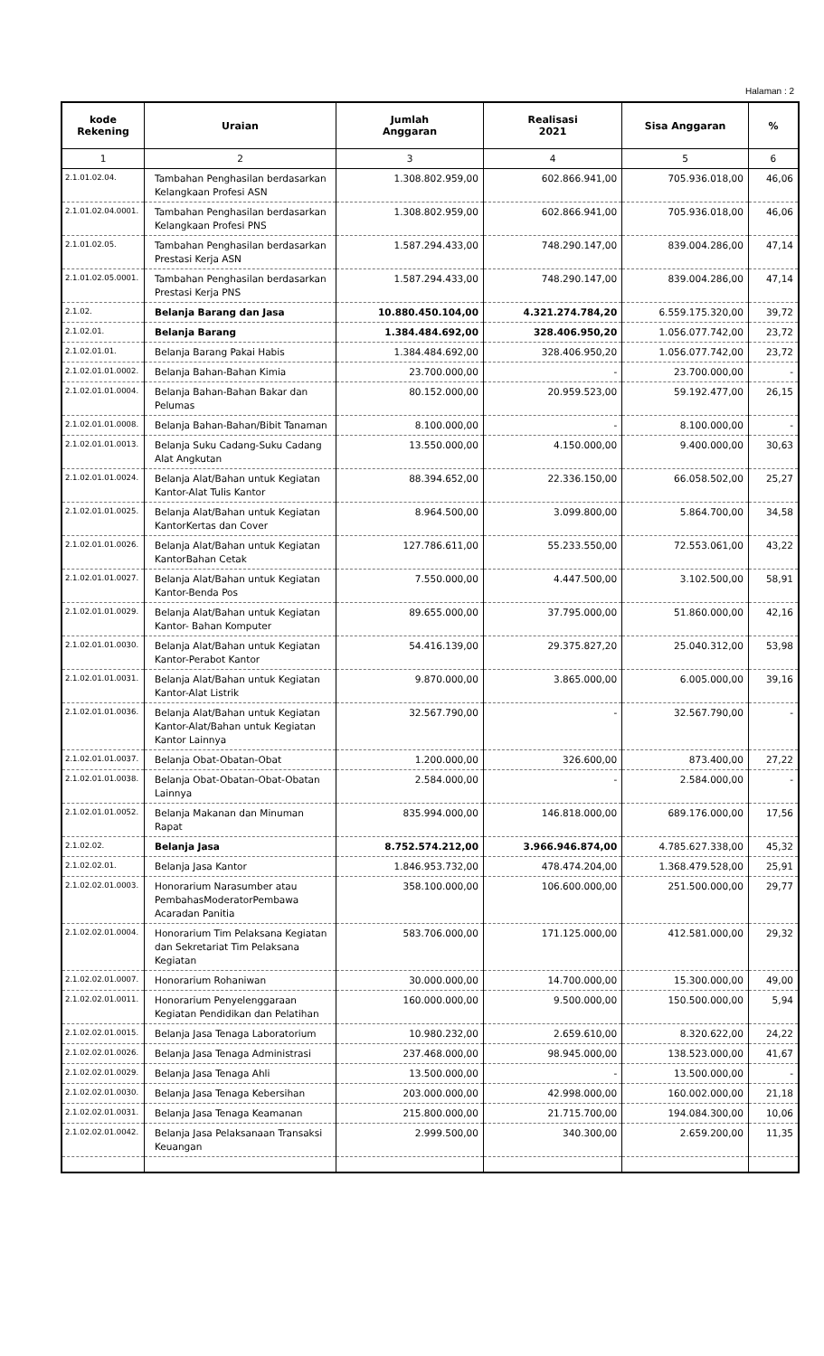Halaman : 2
| kode Rekening | Uraian | Jumlah Anggaran | Realisasi 2021 | Sisa Anggaran | % |
| --- | --- | --- | --- | --- | --- |
| 1 | 2 | 3 | 4 | 5 | 6 |
| 2.1.01.02.04. | Tambahan Penghasilan berdasarkan Kelangkaan Profesi ASN | 1.308.802.959,00 | 602.866.941,00 | 705.936.018,00 | 46,06 |
| 2.1.01.02.04.0001. | Tambahan Penghasilan berdasarkan Kelangkaan Profesi PNS | 1.308.802.959,00 | 602.866.941,00 | 705.936.018,00 | 46,06 |
| 2.1.01.02.05. | Tambahan Penghasilan berdasarkan Prestasi Kerja ASN | 1.587.294.433,00 | 748.290.147,00 | 839.004.286,00 | 47,14 |
| 2.1.01.02.05.0001. | Tambahan Penghasilan berdasarkan Prestasi Kerja PNS | 1.587.294.433,00 | 748.290.147,00 | 839.004.286,00 | 47,14 |
| 2.1.02. | Belanja Barang dan Jasa | 10.880.450.104,00 | 4.321.274.784,20 | 6.559.175.320,00 | 39,72 |
| 2.1.02.01. | Belanja Barang | 1.384.484.692,00 | 328.406.950,20 | 1.056.077.742,00 | 23,72 |
| 2.1.02.01.01. | Belanja Barang Pakai Habis | 1.384.484.692,00 | 328.406.950,20 | 1.056.077.742,00 | 23,72 |
| 2.1.02.01.01.0002. | Belanja Bahan-Bahan Kimia | 23.700.000,00 | - | 23.700.000,00 | - |
| 2.1.02.01.01.0004. | Belanja Bahan-Bahan Bakar dan Pelumas | 80.152.000,00 | 20.959.523,00 | 59.192.477,00 | 26,15 |
| 2.1.02.01.01.0008. | Belanja Bahan-Bahan/Bibit Tanaman | 8.100.000,00 | - | 8.100.000,00 | - |
| 2.1.02.01.01.0013. | Belanja Suku Cadang-Suku Cadang Alat Angkutan | 13.550.000,00 | 4.150.000,00 | 9.400.000,00 | 30,63 |
| 2.1.02.01.01.0024. | Belanja Alat/Bahan untuk Kegiatan Kantor-Alat Tulis Kantor | 88.394.652,00 | 22.336.150,00 | 66.058.502,00 | 25,27 |
| 2.1.02.01.01.0025. | Belanja Alat/Bahan untuk Kegiatan KantorKertas dan Cover | 8.964.500,00 | 3.099.800,00 | 5.864.700,00 | 34,58 |
| 2.1.02.01.01.0026. | Belanja Alat/Bahan untuk Kegiatan KantorBahan Cetak | 127.786.611,00 | 55.233.550,00 | 72.553.061,00 | 43,22 |
| 2.1.02.01.01.0027. | Belanja Alat/Bahan untuk Kegiatan Kantor-Benda Pos | 7.550.000,00 | 4.447.500,00 | 3.102.500,00 | 58,91 |
| 2.1.02.01.01.0029. | Belanja Alat/Bahan untuk Kegiatan Kantor- Bahan Komputer | 89.655.000,00 | 37.795.000,00 | 51.860.000,00 | 42,16 |
| 2.1.02.01.01.0030. | Belanja Alat/Bahan untuk Kegiatan Kantor-Perabot Kantor | 54.416.139,00 | 29.375.827,20 | 25.040.312,00 | 53,98 |
| 2.1.02.01.01.0031. | Belanja Alat/Bahan untuk Kegiatan Kantor-Alat Listrik | 9.870.000,00 | 3.865.000,00 | 6.005.000,00 | 39,16 |
| 2.1.02.01.01.0036. | Belanja Alat/Bahan untuk Kegiatan Kantor-Alat/Bahan untuk Kegiatan Kantor Lainnya | 32.567.790,00 | - | 32.567.790,00 | - |
| 2.1.02.01.01.0037. | Belanja Obat-Obatan-Obat | 1.200.000,00 | 326.600,00 | 873.400,00 | 27,22 |
| 2.1.02.01.01.0038. | Belanja Obat-Obatan-Obat-Obatan Lainnya | 2.584.000,00 | - | 2.584.000,00 | - |
| 2.1.02.01.01.0052. | Belanja Makanan dan Minuman Rapat | 835.994.000,00 | 146.818.000,00 | 689.176.000,00 | 17,56 |
| 2.1.02.02. | Belanja Jasa | 8.752.574.212,00 | 3.966.946.874,00 | 4.785.627.338,00 | 45,32 |
| 2.1.02.02.01. | Belanja Jasa Kantor | 1.846.953.732,00 | 478.474.204,00 | 1.368.479.528,00 | 25,91 |
| 2.1.02.02.01.0003. | Honorarium Narasumber atau PembahasModeratorPembawa Acaradan Panitia | 358.100.000,00 | 106.600.000,00 | 251.500.000,00 | 29,77 |
| 2.1.02.02.01.0004. | Honorarium Tim Pelaksana Kegiatan dan Sekretariat Tim Pelaksana Kegiatan | 583.706.000,00 | 171.125.000,00 | 412.581.000,00 | 29,32 |
| 2.1.02.02.01.0007. | Honorarium Rohaniwan | 30.000.000,00 | 14.700.000,00 | 15.300.000,00 | 49,00 |
| 2.1.02.02.01.0011. | Honorarium Penyelenggaraan Kegiatan Pendidikan dan Pelatihan | 160.000.000,00 | 9.500.000,00 | 150.500.000,00 | 5,94 |
| 2.1.02.02.01.0015. | Belanja Jasa Tenaga Laboratorium | 10.980.232,00 | 2.659.610,00 | 8.320.622,00 | 24,22 |
| 2.1.02.02.01.0026. | Belanja Jasa Tenaga Administrasi | 237.468.000,00 | 98.945.000,00 | 138.523.000,00 | 41,67 |
| 2.1.02.02.01.0029. | Belanja Jasa Tenaga Ahli | 13.500.000,00 | - | 13.500.000,00 | - |
| 2.1.02.02.01.0030. | Belanja Jasa Tenaga Kebersihan | 203.000.000,00 | 42.998.000,00 | 160.002.000,00 | 21,18 |
| 2.1.02.02.01.0031. | Belanja Jasa Tenaga Keamanan | 215.800.000,00 | 21.715.700,00 | 194.084.300,00 | 10,06 |
| 2.1.02.02.01.0042. | Belanja Jasa Pelaksanaan Transaksi Keuangan | 2.999.500,00 | 340.300,00 | 2.659.200,00 | 11,35 |